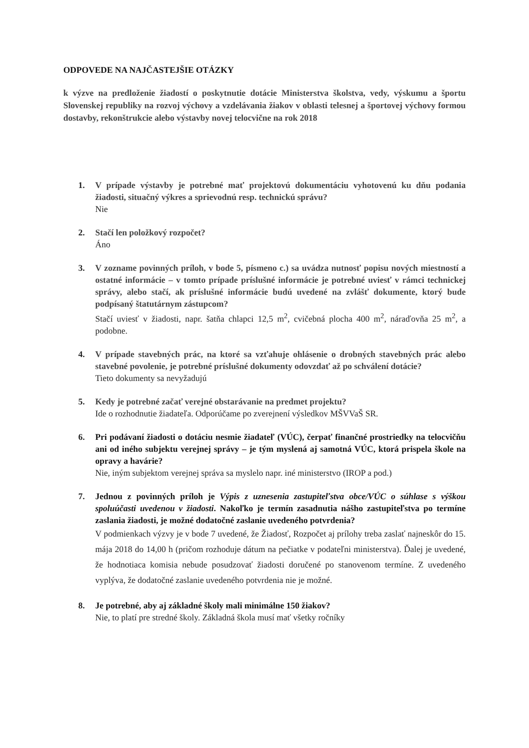ODPOVEDE NA NAJČASTEJŠIE OTÁZKY
k výzve na predloženie žiadostí o poskytnutie dotácie Ministerstva školstva, vedy, výskumu a športu Slovenskej republiky na rozvoj výchovy a vzdelávania žiakov v oblasti telesnej a športovej výchovy formou dostavby, rekonštrukcie alebo výstavby novej telocvične na rok 2018
1. V prípade výstavby je potrebné mať projektovú dokumentáciu vyhotovenú ku dňu podania žiadosti, situačný výkres a sprievodnú resp. technickú správu?
Nie
2. Stačí len položkový rozpočet?
Áno
3. V zozname povinných príloh, v bode 5, písmeno c.) sa uvádza nutnosť popisu nových miestností a ostatné informácie – v tomto prípade príslušné informácie je potrebné uviesť v rámci technickej správy, alebo stačí, ak príslušné informácie budú uvedené na zvlášť dokumente, ktorý bude podpísaný štatutárnym zástupcom?
Stačí uviesť v žiadosti, napr. šatňa chlapci 12,5 m<sup>2</sup>, cvičebná plocha 400 m<sup>2</sup>, náraďovňa 25 m<sup>2</sup>, a podobne.
4. V prípade stavebných prác, na ktoré sa vzťahuje ohlásenie o drobných stavebných prác alebo stavebné povolenie, je potrebné príslušné dokumenty odovzdať až po schválení dotácie?
Tieto dokumenty sa nevyžadujú
5. Kedy je potrebné začať verejné obstarávanie na predmet projektu?
Ide o rozhodnutie žiadateľa. Odporúčame po zverejnení výsledkov MŠVVaŠ SR.
6. Pri podávaní žiadosti o dotáciu nesmie žiadateľ (VÚC), čerpať finančné prostriedky na telocvičňu ani od iného subjektu verejnej správy – je tým myslená aj samotná VÚC, ktorá prispela škole na opravy a havárie?
Nie, iným subjektom verejnej správa sa myslelo napr. iné ministerstvo (IROP a pod.)
7. Jednou z povinných príloh je Výpis z uznesenia zastupiteľstva obce/VÚC o súhlase s výškou spoluúčasti uvedenou v žiadosti. Nakoľko je termín zasadnutia nášho zastupiteľstva po termíne zaslania žiadosti, je možné dodatočné zaslanie uvedeného potvrdenia?
V podmienkach výzvy je v bode 7 uvedené, že Žiadosť, Rozpočet aj prílohy treba zaslať najneskôr do 15. mája 2018 do 14,00 h (pričom rozhoduje dátum na pečiatke v podateľni ministerstva). Ďalej je uvedené, že hodnotiaca komisia nebude posudzovať žiadosti doručené po stanovenom termíne. Z uvedeného vyplýva, že dodatočné zaslanie uvedeného potvrdenia nie je možné.
8. Je potrebné, aby aj základné školy mali minimálne 150 žiakov?
Nie, to platí pre stredné školy. Základná škola musí mať všetky ročníky